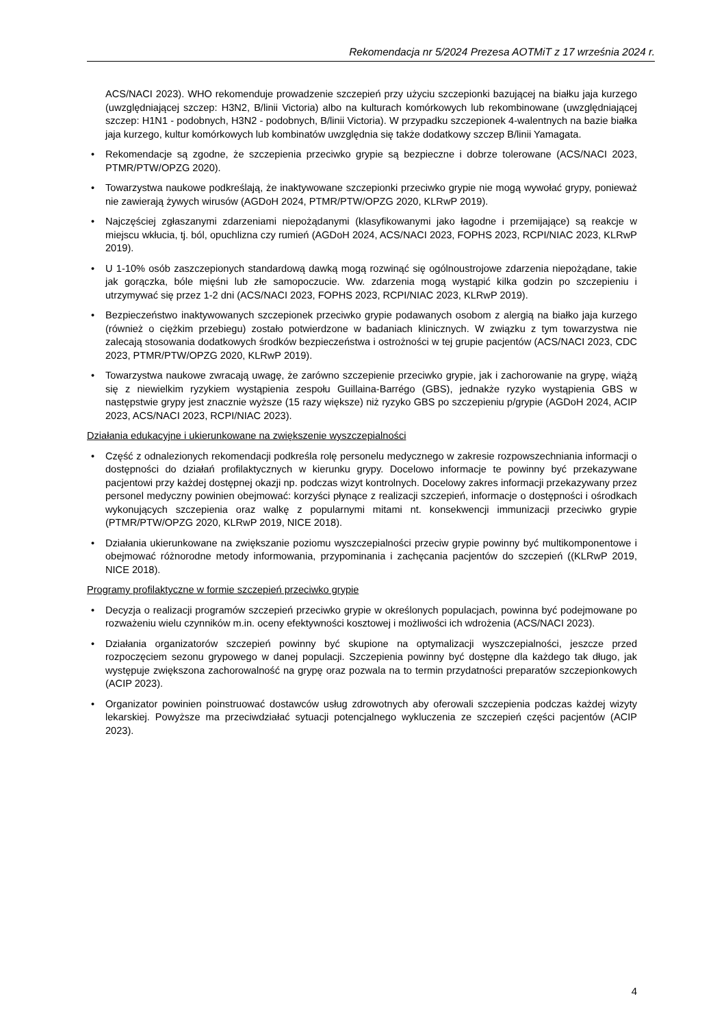Rekomendacja nr 5/2024 Prezesa AOTMiT z 17 września 2024 r.
ACS/NACI 2023). WHO rekomenduje prowadzenie szczepień przy użyciu szczepionki bazującej na białku jaja kurzego (uwzględniającej szczep: H3N2, B/linii Victoria) albo na kulturach komórkowych lub rekombinowane (uwzględniającej szczep: H1N1 - podobnych, H3N2 - podobnych, B/linii Victoria). W przypadku szczepionek 4-walentnych na bazie białka jaja kurzego, kultur komórkowych lub kombinatów uwzględnia się także dodatkowy szczep B/linii Yamagata.
• Rekomendacje są zgodne, że szczepienia przeciwko grypie są bezpieczne i dobrze tolerowane (ACS/NACI 2023, PTMR/PTW/OPZG 2020).
• Towarzystwa naukowe podkreślają, że inaktywowane szczepionki przeciwko grypie nie mogą wywołać grypy, ponieważ nie zawierają żywych wirusów (AGDoH 2024, PTMR/PTW/OPZG 2020, KLRwP 2019).
• Najczęściej zgłaszanymi zdarzeniami niepożądanymi (klasyfikowanymi jako łagodne i przemijające) są reakcje w miejscu wkłucia, tj. ból, opuchlizna czy rumień (AGDoH 2024, ACS/NACI 2023, FOPHS 2023, RCPI/NIAC 2023, KLRwP 2019).
• U 1-10% osób zaszczepionych standardową dawką mogą rozwinąć się ogólnoustrojowe zdarzenia niepożądane, takie jak gorączka, bóle mięśni lub złe samopoczucie. Ww. zdarzenia mogą wystąpić kilka godzin po szczepieniu i utrzymywać się przez 1-2 dni (ACS/NACI 2023, FOPHS 2023, RCPI/NIAC 2023, KLRwP 2019).
• Bezpieczeństwo inaktywowanych szczepionek przeciwko grypie podawanych osobom z alergią na białko jaja kurzego (również o ciężkim przebiegu) zostało potwierdzone w badaniach klinicznych. W związku z tym towarzystwa nie zalecają stosowania dodatkowych środków bezpieczeństwa i ostrożności w tej grupie pacjentów (ACS/NACI 2023, CDC 2023, PTMR/PTW/OPZG 2020, KLRwP 2019).
• Towarzystwa naukowe zwracają uwagę, że zarówno szczepienie przeciwko grypie, jak i zachorowanie na grypę, wiążą się z niewielkim ryzykiem wystąpienia zespołu Guillaina-Barrégo (GBS), jednakże ryzyko wystąpienia GBS w następstwie grypy jest znacznie wyższe (15 razy większe) niż ryzyko GBS po szczepieniu p/grypie (AGDoH 2024, ACIP 2023, ACS/NACI 2023, RCPI/NIAC 2023).
Działania edukacyjne i ukierunkowane na zwiększenie wyszczepialności
• Część z odnalezionych rekomendacji podkreśla rolę personelu medycznego w zakresie rozpowszechniania informacji o dostępności do działań profilaktycznych w kierunku grypy. Docelowo informacje te powinny być przekazywane pacjentowi przy każdej dostępnej okazji np. podczas wizyt kontrolnych. Docelowy zakres informacji przekazywany przez personel medyczny powinien obejmować: korzyści płynące z realizacji szczepień, informacje o dostępności i ośrodkach wykonujących szczepienia oraz walkę z popularnymi mitami nt. konsekwencji immunizacji przeciwko grypie (PTMR/PTW/OPZG 2020, KLRwP 2019, NICE 2018).
• Działania ukierunkowane na zwiększanie poziomu wyszczepialności przeciw grypie powinny być multikomponentowe i obejmować różnorodne metody informowania, przypominania i zachęcania pacjentów do szczepień ((KLRwP 2019, NICE 2018).
Programy profilaktyczne w formie szczepień przeciwko grypie
• Decyzja o realizacji programów szczepień przeciwko grypie w określonych populacjach, powinna być podejmowane po rozważeniu wielu czynników m.in. oceny efektywności kosztowej i możliwości ich wdrożenia (ACS/NACI 2023).
• Działania organizatorów szczepień powinny być skupione na optymalizacji wyszczepialności, jeszcze przed rozpoczęciem sezonu grypowego w danej populacji. Szczepienia powinny być dostępne dla każdego tak długo, jak występuje zwiększona zachorowalność na grypę oraz pozwala na to termin przydatności preparatów szczepionkowych (ACIP 2023).
• Organizator powinien poinstruować dostawców usług zdrowotnych aby oferowali szczepienia podczas każdej wizyty lekarskiej. Powyższe ma przeciwdziałać sytuacji potencjalnego wykluczenia ze szczepień części pacjentów (ACIP 2023).
4